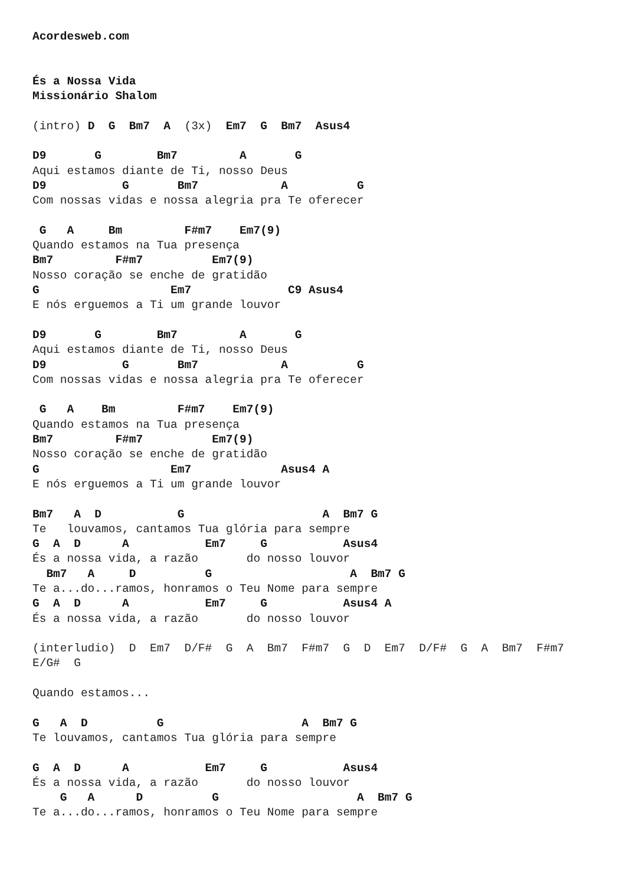Acordesweb.com


És a Nossa Vida
Missionário Shalom

(intro) D  G  Bm7  A  (3x)  Em7  G  Bm7  Asus4

D9       G        Bm7         A       G
Aqui estamos diante de Ti, nosso Deus
D9           G       Bm7            A          G
Com nossas vidas e nossa alegria pra Te oferecer

 G   A     Bm         F#m7    Em7(9)
Quando estamos na Tua presença
Bm7         F#m7          Em7(9)
Nosso coração se enche de gratidão
G                   Em7              C9 Asus4
E nós erguemos a Ti um grande louvor

D9       G        Bm7         A       G
Aqui estamos diante de Ti, nosso Deus
D9           G       Bm7            A          G
Com nossas vidas e nossa alegria pra Te oferecer

 G   A    Bm         F#m7    Em7(9)
Quando estamos na Tua presença
Bm7         F#m7          Em7(9)
Nosso coração se enche de gratidão
G                   Em7             Asus4 A
E nós erguemos a Ti um grande louvor

Bm7   A  D           G                    A  Bm7 G
Te   louvamos, cantamos Tua glória para sempre
G  A  D      A           Em7     G           Asus4
És a nossa vida, a razão       do nosso louvor
  Bm7   A     D          G                    A  Bm7 G
Te a...do...ramos, honramos o Teu Nome para sempre
G  A  D      A           Em7     G           Asus4 A
És a nossa vida, a razão       do nosso louvor

(interludio)  D  Em7  D/F#  G  A  Bm7  F#m7  G  D  Em7  D/F#  G  A  Bm7  F#m7
E/G#  G

Quando estamos...

G   A  D          G                    A  Bm7 G
Te louvamos, cantamos Tua glória para sempre

G  A  D      A           Em7     G           Asus4
És a nossa vida, a razão       do nosso louvor
    G   A      D          G                    A  Bm7 G
Te a...do...ramos, honramos o Teu Nome para sempre